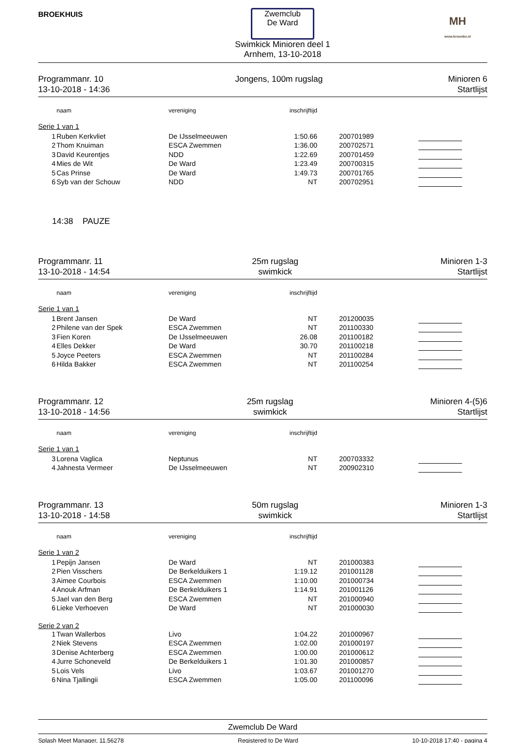BROEKHUIS
Zwemclub
De Ward
Swimkick Minioren deel 1
Arnhem, 13-10-2018
MH
www.kroonbv.nl
Programmanr. 10
13-10-2018 - 14:36
Jongens, 100m rugslag Minioren 6
Startlijst
| | naam | vereniging | inschrijftijd | | |
| --- | --- | --- | --- | --- | --- |
| Serie 1 van 1 | | | | | |
| 1 | Ruben Kerkvliet | De IJsselmeeuwen | 1:50.66 | 200701989 | |
| 2 | Thom Knuiman | ESCA Zwemmen | 1:36.00 | 200702571 | |
| 3 | David Keurentjes | NDD | 1:22.69 | 200701459 | |
| 4 | Mies de Wit | De Ward | 1:23.49 | 200700315 | |
| 5 | Cas Prinse | De Ward | 1:49.73 | 200701765 | |
| 6 | Syb van der Schouw | NDD | NT | 200702951 | |
14:38 PAUZE
Programmanr. 11
13-10-2018 - 14:54
25m rugslag
swimkick
Minioren 1-3
Startlijst
| | naam | vereniging | inschrijftijd | | |
| --- | --- | --- | --- | --- | --- |
| Serie 1 van 1 | | | | | |
| 1 | Brent Jansen | De Ward | NT | 201200035 | |
| 2 | Philene van der Spek | ESCA Zwemmen | NT | 201100330 | |
| 3 | Fien Koren | De IJsselmeeuwen | 26.08 | 201100182 | |
| 4 | Elles Dekker | De Ward | 30.70 | 201100218 | |
| 5 | Joyce Peeters | ESCA Zwemmen | NT | 201100284 | |
| 6 | Hilda Bakker | ESCA Zwemmen | NT | 201100254 | |
Programmanr. 12
13-10-2018 - 14:56
25m rugslag
swimkick
Minioren 4-(5)6
Startlijst
| | naam | vereniging | inschrijftijd | | |
| --- | --- | --- | --- | --- | --- |
| Serie 1 van 1 | | | | | |
| 3 | Lorena Vaglica | Neptunus | NT | 200703332 | |
| 4 | Jahnesta Vermeer | De IJsselmeeuwen | NT | 200902310 | |
Programmanr. 13
13-10-2018 - 14:58
50m rugslag
swimkick
Minioren 1-3
Startlijst
| | naam | vereniging | inschrijftijd | | |
| --- | --- | --- | --- | --- | --- |
| Serie 1 van 2 | | | | | |
| 1 | Pepijn Jansen | De Ward | NT | 201000383 | |
| 2 | Pien Visschers | De Berkelduikers 1 | 1:19.12 | 201001128 | |
| 3 | Aimee Courbois | ESCA Zwemmen | 1:10.00 | 201000734 | |
| 4 | Anouk Arfman | De Berkelduikers 1 | 1:14.91 | 201001126 | |
| 5 | Jael van den Berg | ESCA Zwemmen | NT | 201000940 | |
| 6 | Lieke Verhoeven | De Ward | NT | 201000030 | |
| Serie 2 van 2 | | | | | |
| 1 | Twan Wallerbos | Livo | 1:04.22 | 201000967 | |
| 2 | Niek Stevens | ESCA Zwemmen | 1:02.00 | 201000197 | |
| 3 | Denise Achterberg | ESCA Zwemmen | 1:00.00 | 201000612 | |
| 4 | Jurre Schoneveld | De Berkelduikers 1 | 1:01.30 | 201000857 | |
| 5 | Lois Vels | Livo | 1:03.67 | 201001270 | |
| 6 | Nina Tjallingii | ESCA Zwemmen | 1:05.00 | 201100096 | |
Zwemclub De Ward
Splash Meet Manager, 11.56278 Registered to De Ward 10-10-2018 17:40 - pagina 4